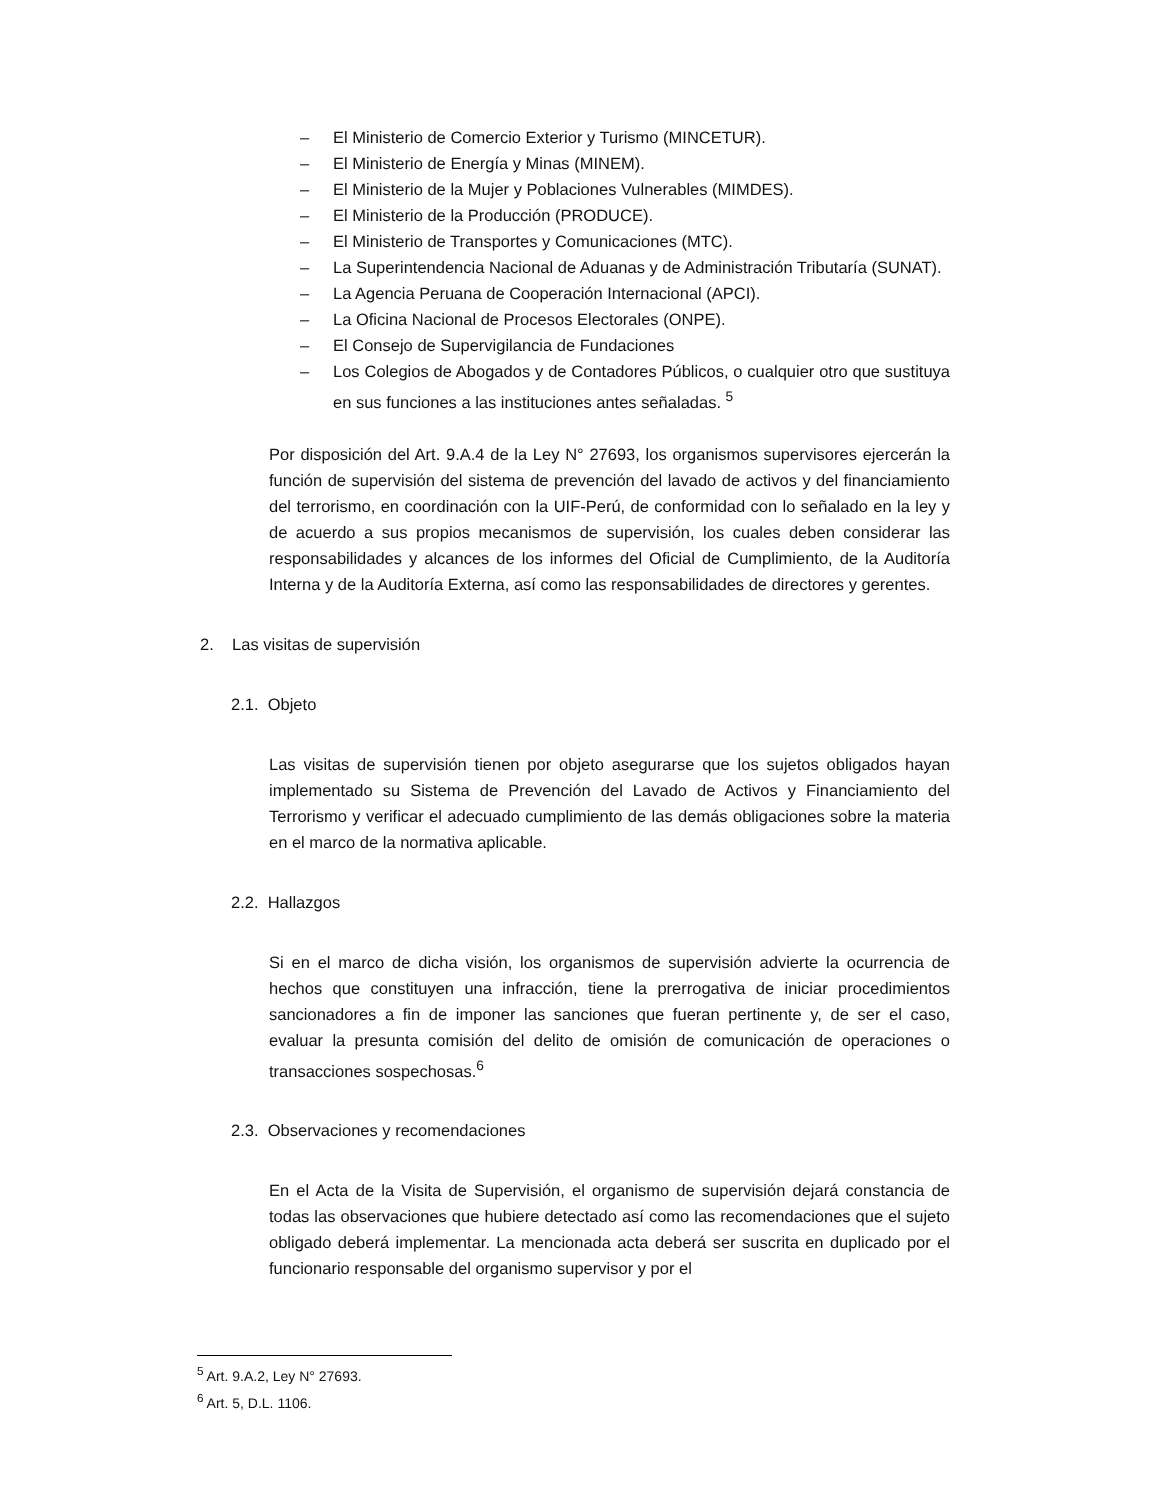– El Ministerio de Comercio Exterior y Turismo (MINCETUR).
– El Ministerio de Energía y Minas (MINEM).
– El Ministerio de la Mujer y Poblaciones Vulnerables (MIMDES).
– El Ministerio de la Producción (PRODUCE).
– El Ministerio de Transportes y Comunicaciones (MTC).
– La Superintendencia Nacional de Aduanas y de Administración Tributaría (SUNAT).
– La Agencia Peruana de Cooperación Internacional (APCI).
– La Oficina Nacional de Procesos Electorales (ONPE).
– El Consejo de Supervigilancia de Fundaciones
– Los Colegios de Abogados y de Contadores Públicos, o cualquier otro que sustituya en sus funciones a las instituciones antes señaladas. <sup>5</sup>
Por disposición del Art. 9.A.4 de la Ley N° 27693, los organismos supervisores ejercerán la función de supervisión del sistema de prevención del lavado de activos y del financiamiento del terrorismo, en coordinación con la UIF-Perú, de conformidad con lo señalado en la ley y de acuerdo a sus propios mecanismos de supervisión, los cuales deben considerar las responsabilidades y alcances de los informes del Oficial de Cumplimiento, de la Auditoría Interna y de la Auditoría Externa, así como las responsabilidades de directores y gerentes.
2. Las visitas de supervisión
2.1. Objeto
Las visitas de supervisión tienen por objeto asegurarse que los sujetos obligados hayan implementado su Sistema de Prevención del Lavado de Activos y Financiamiento del Terrorismo y verificar el adecuado cumplimiento de las demás obligaciones sobre la materia en el marco de la normativa aplicable.
2.2. Hallazgos
Si en el marco de dicha visión, los organismos de supervisión advierte la ocurrencia de hechos que constituyen una infracción, tiene la prerrogativa de iniciar procedimientos sancionadores a fin de imponer las sanciones que fueran pertinente y, de ser el caso, evaluar la presunta comisión del delito de omisión de comunicación de operaciones o transacciones sospechosas.<sup>6</sup>
2.3. Observaciones y recomendaciones
En el Acta de la Visita de Supervisión, el organismo de supervisión dejará constancia de todas las observaciones que hubiere detectado así como las recomendaciones que el sujeto obligado deberá implementar. La mencionada acta deberá ser suscrita en duplicado por el funcionario responsable del organismo supervisor y por el
<sup>5</sup> Art. 9.A.2, Ley N° 27693.
<sup>6</sup> Art. 5, D.L. 1106.